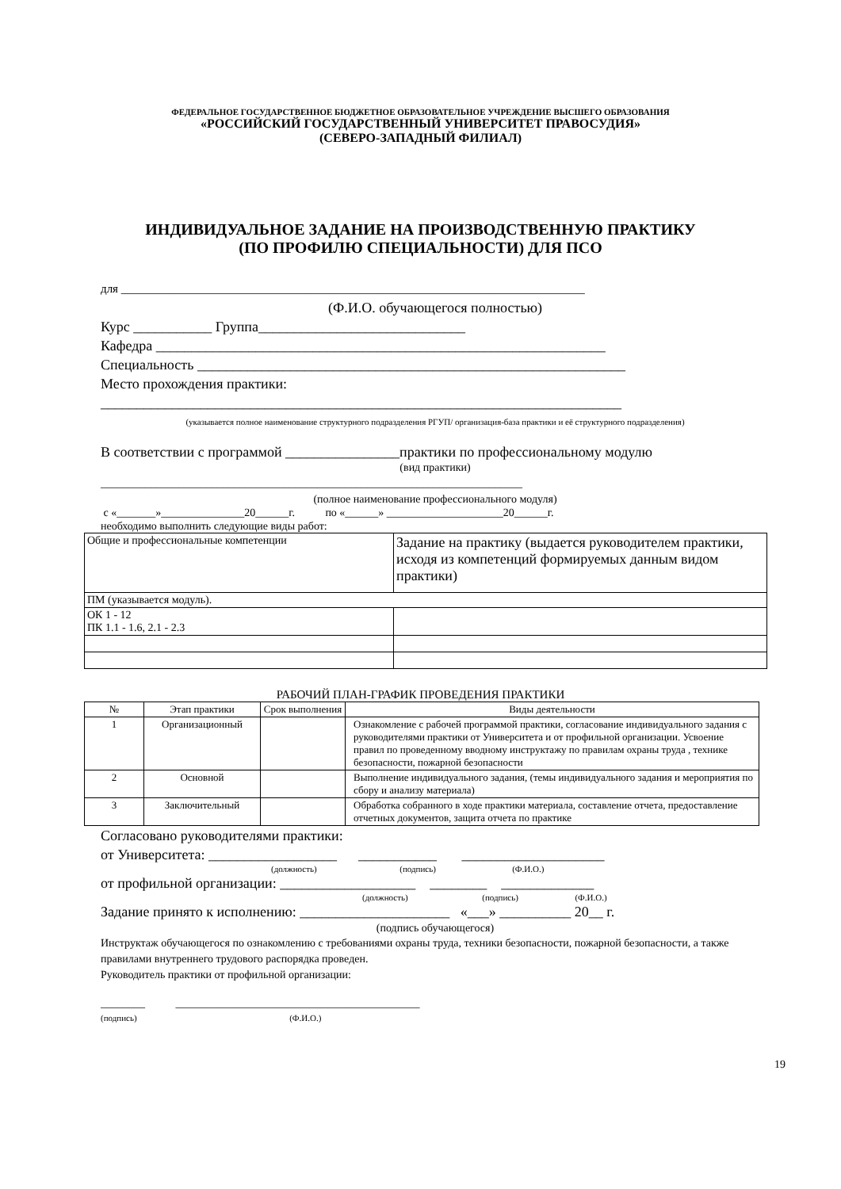ФЕДЕРАЛЬНОЕ ГОСУДАРСТВЕННОЕ БЮДЖЕТНОЕ ОБРАЗОВАТЕЛЬНОЕ УЧРЕЖДЕНИЕ ВЫСШЕГО ОБРАЗОВАНИЯ
«РОССИЙСКИЙ ГОСУДАРСТВЕННЫЙ УНИВЕРСИТЕТ ПРАВОСУДИЯ»
(СЕВЕРО-ЗАПАДНЫЙ ФИЛИАЛ)
ИНДИВИДУАЛЬНОЕ ЗАДАНИЕ НА ПРОИЗВОДСТВЕННУЮ ПРАКТИКУ
(ПО ПРОФИЛЮ СПЕЦИАЛЬНОСТИ) ДЛЯ ПСО
для ______________________________________________________________________________
(Ф.И.О. обучающегося полностью)
Курс ___________ Группа_____________________________
Кафедра _______________________________________________________________
Специальность ____________________________________________________________
Место прохождения практики:
_________________________________________________________________________
(указывается полное наименование структурного подразделения РГУП/ организация-база практики и её структурного подразделения)
В соответствии с программой ________________практики по профессиональному модулю
(вид практики)
____________________________________________________________________________
(полное наименование профессионального модуля)
с «_______»_______________20______г. по «______» _____________________20______г.
необходимо выполнить следующие виды работ:
| Общие и профессиональные компетенции | Задание на практику (выдается руководителем практики, исходя из компетенций формируемых данным видом практики) |
| ПМ (указывается модуль). | |
| ОК 1 - 12 ПК 1.1 - 1.6, 2.1 - 2.3 | |
РАБОЧИЙ ПЛАН-ГРАФИК ПРОВЕДЕНИЯ ПРАКТИКИ
| № | Этап практики | Срок выполнения | Виды деятельности |
| 1 | Организационный | | Ознакомление с рабочей программой практики, согласование индивидуального задания с руководителями практики от Университета и от профильной организации. Усвоение правил по проведенному вводному инструктажу по правилам охраны труда , технике безопасности, пожарной безопасности |
| 2 | Основной | | Выполнение индивидуального задания, (темы индивидуального задания и мероприятия по сбору и анализу материала) |
| 3 | Заключительный | | Обработка собранного в ходе практики материала, составление отчета, предоставление отчетных документов, защита отчета по практике |
Согласовано руководителями практики:
от Университета: __________________ ___________ ____________________
(должность) (подпись) (Ф.И.О.)
от профильной организации: ___________________ ________ _____________
(должность) (подпись) (Ф.И.О.)
Задание принято к исполнению: _____________________ «___» __________ 20__ г.
(подпись обучающегося)
Инструктаж обучающегося по ознакомлению с требованиями охраны труда, техники безопасности, пожарной безопасности, а также правилами внутреннего трудового распорядка проведен.
Руководитель практики от профильной организации:
________ ____________________________________________
(подпись) (Ф.И.О.)
19